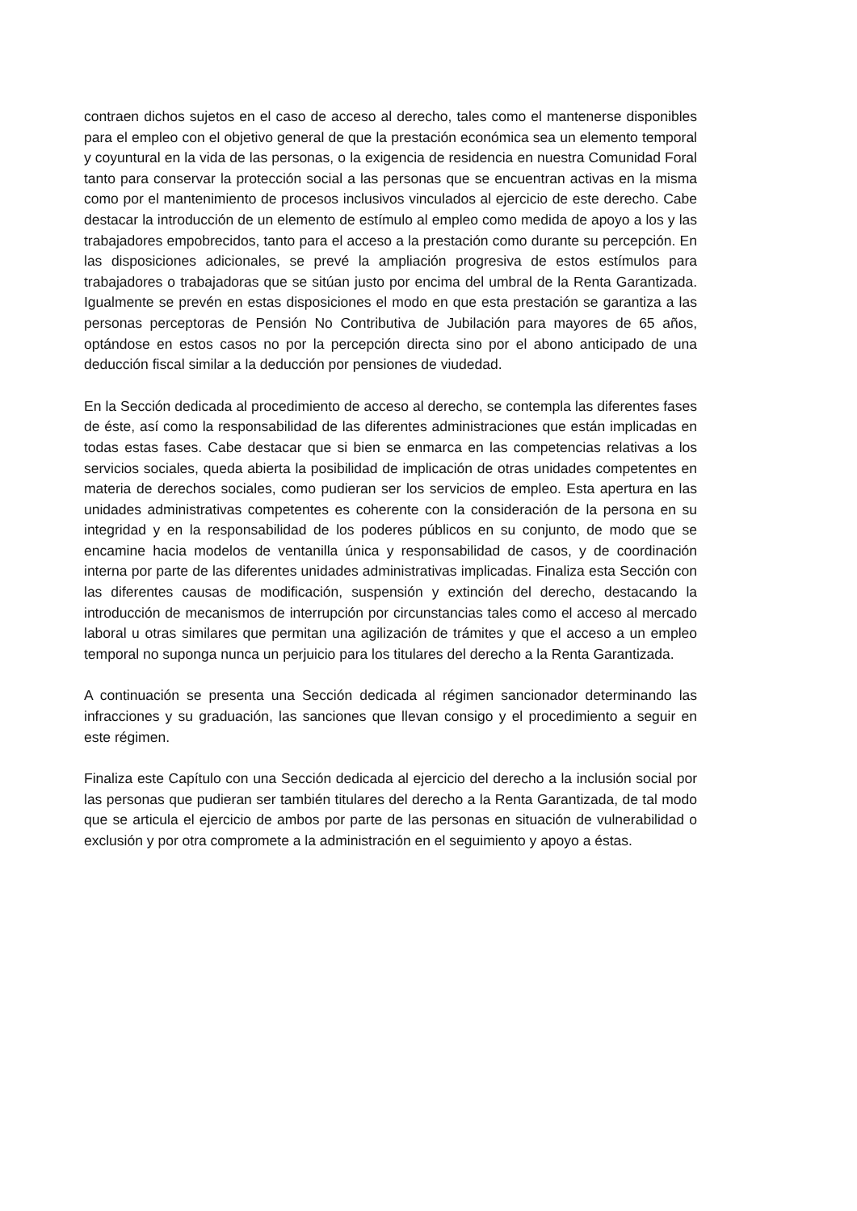contraen dichos sujetos en el caso de acceso al derecho, tales como el mantenerse disponibles para el empleo con el objetivo general de que la prestación económica sea un elemento temporal y coyuntural en la vida de las personas, o la exigencia de residencia en nuestra Comunidad Foral tanto para conservar la protección social a las personas que se encuentran activas en la misma como por el mantenimiento de procesos inclusivos vinculados al ejercicio de este derecho. Cabe destacar la introducción de un elemento de estímulo al empleo como medida de apoyo a los y las trabajadores empobrecidos, tanto para el acceso a la prestación como durante su percepción. En las disposiciones adicionales, se prevé la ampliación progresiva de estos estímulos para trabajadores o trabajadoras que se sitúan justo por encima del umbral de la Renta Garantizada. Igualmente se prevén en estas disposiciones el modo en que esta prestación se garantiza a las personas perceptoras de Pensión No Contributiva de Jubilación para mayores de 65 años, optándose en estos casos no por la percepción directa sino por el abono anticipado de una deducción fiscal similar a la deducción por pensiones de viudedad.
En la Sección dedicada al procedimiento de acceso al derecho, se contempla las diferentes fases de éste, así como la responsabilidad de las diferentes administraciones que están implicadas en todas estas fases. Cabe destacar que si bien se enmarca en las competencias relativas a los servicios sociales, queda abierta la posibilidad de implicación de otras unidades competentes en materia de derechos sociales, como pudieran ser los servicios de empleo. Esta apertura en las unidades administrativas competentes es coherente con la consideración de la persona en su integridad y en la responsabilidad de los poderes públicos en su conjunto, de modo que se encamine hacia modelos de ventanilla única y responsabilidad de casos, y de coordinación interna por parte de las diferentes unidades administrativas implicadas. Finaliza esta Sección con las diferentes causas de modificación, suspensión y extinción del derecho, destacando la introducción de mecanismos de interrupción por circunstancias tales como el acceso al mercado laboral u otras similares que permitan una agilización de trámites y que el acceso a un empleo temporal no suponga nunca un perjuicio para los titulares del derecho a la Renta Garantizada.
A continuación se presenta una Sección dedicada al régimen sancionador determinando las infracciones y su graduación, las sanciones que llevan consigo y el procedimiento a seguir en este régimen.
Finaliza este Capítulo con una Sección dedicada al ejercicio del derecho a la inclusión social por las personas que pudieran ser también titulares del derecho a la Renta Garantizada, de tal modo que se articula el ejercicio de ambos por parte de las personas en situación de vulnerabilidad o exclusión y por otra compromete a la administración en el seguimiento y apoyo a éstas.